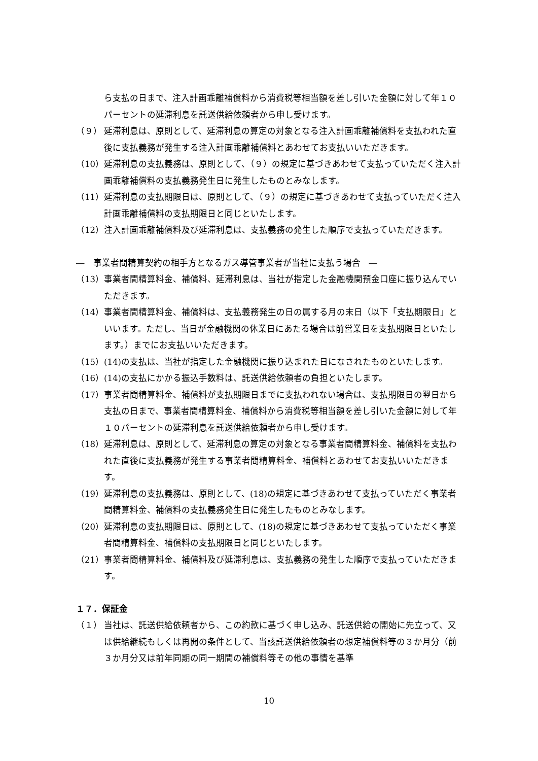ら支払の日まで、注入計画乖離補償料から消費税等相当額を差し引いた金額に対して年１０パーセントの延滞利息を託送供給依頼者から申し受けます。
（９） 延滞利息は、原則として、延滞利息の算定の対象となる注入計画乖離補償料を支払われた直後に支払義務が発生する注入計画乖離補償料とあわせてお支払いいただきます。
（10） 延滞利息の支払義務は、原則として、（９）の規定に基づきあわせて支払っていただく注入計画乖離補償料の支払義務発生日に発生したものとみなします。
（11） 延滞利息の支払期限日は、原則として、（９）の規定に基づきあわせて支払っていただく注入計画乖離補償料の支払期限日と同じといたします。
（12） 注入計画乖離補償料及び延滞利息は、支払義務の発生した順序で支払っていただきます。
―　事業者間精算契約の相手方となるガス導管事業者が当社に支払う場合　―
（13） 事業者間精算料金、補償料、延滞利息は、当社が指定した金融機関預金口座に振り込んでいただきます。
（14） 事業者間精算料金、補償料は、支払義務発生の日の属する月の末日（以下「支払期限日」といいます。ただし、当日が金融機関の休業日にあたる場合は前営業日を支払期限日といたします。）までにお支払いいただきます。
（15） (14)の支払は、当社が指定した金融機関に振り込まれた日になされたものといたします。
（16） (14)の支払にかかる振込手数料は、託送供給依頼者の負担といたします。
（17） 事業者間精算料金、補償料が支払期限日までに支払われない場合は、支払期限日の翌日から支払の日まで、事業者間精算料金、補償料から消費税等相当額を差し引いた金額に対して年１０パーセントの延滞利息を託送供給依頼者から申し受けます。
（18） 延滞利息は、原則として、延滞利息の算定の対象となる事業者間精算料金、補償料を支払われた直後に支払義務が発生する事業者間精算料金、補償料とあわせてお支払いいただきます。
（19） 延滞利息の支払義務は、原則として、(18)の規定に基づきあわせて支払っていただく事業者間精算料金、補償料の支払義務発生日に発生したものとみなします。
（20） 延滞利息の支払期限日は、原則として、(18)の規定に基づきあわせて支払っていただく事業者間精算料金、補償料の支払期限日と同じといたします。
（21） 事業者間精算料金、補償料及び延滞利息は、支払義務の発生した順序で支払っていただきます。
１７．保証金
（１） 当社は、託送供給依頼者から、この約款に基づく申し込み、託送供給の開始に先立って、又は供給継続もしくは再開の条件として、当該託送供給依頼者の想定補償料等の３か月分（前３か月分又は前年同期の同一期間の補償料等その他の事情を基準
10